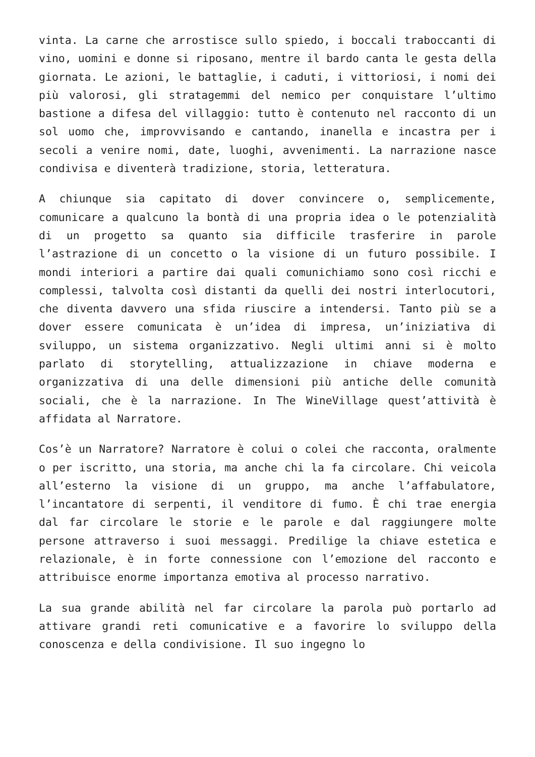vinta. La carne che arrostisce sullo spiedo, i boccali traboccanti di vino, uomini e donne si riposano, mentre il bardo canta le gesta della giornata. Le azioni, le battaglie, i caduti, i vittoriosi, i nomi dei più valorosi, gli stratagemmi del nemico per conquistare l’ultimo bastione a difesa del villaggio: tutto è contenuto nel racconto di un sol uomo che, improvvisando e cantando, inanella e incastra per i secoli a venire nomi, date, luoghi, avvenimenti. La narrazione nasce condivisa e diventerà tradizione, storia, letteratura.
A chiunque sia capitato di dover convincere o, semplicemente, comunicare a qualcuno la bontà di una propria idea o le potenzialità di un progetto sa quanto sia difficile trasferire in parole l’astrazione di un concetto o la visione di un futuro possibile. I mondi interiori a partire dai quali comunichiamo sono così ricchi e complessi, talvolta così distanti da quelli dei nostri interlocutori, che diventa davvero una sfida riuscire a intendersi. Tanto più se a dover essere comunicata è un’idea di impresa, un’iniziativa di sviluppo, un sistema organizzativo. Negli ultimi anni si è molto parlato di storytelling, attualizzazione in chiave moderna e organizzativa di una delle dimensioni più antiche delle comunità sociali, che è la narrazione. In The WineVillage quest’attività è affidata al Narratore.
Cos’è un Narratore? Narratore è colui o colei che racconta, oralmente o per iscritto, una storia, ma anche chi la fa circolare. Chi veicola all’esterno la visione di un gruppo, ma anche l’affabulatore, l’incantatore di serpenti, il venditore di fumo. È chi trae energia dal far circolare le storie e le parole e dal raggiungere molte persone attraverso i suoi messaggi. Predilige la chiave estetica e relazionale, è in forte connessione con l’emozione del racconto e attribuisce enorme importanza emotiva al processo narrativo.
La sua grande abilità nel far circolare la parola può portarlo ad attivare grandi reti comunicative e a favorire lo sviluppo della conoscenza e della condivisione. Il suo ingegno lo